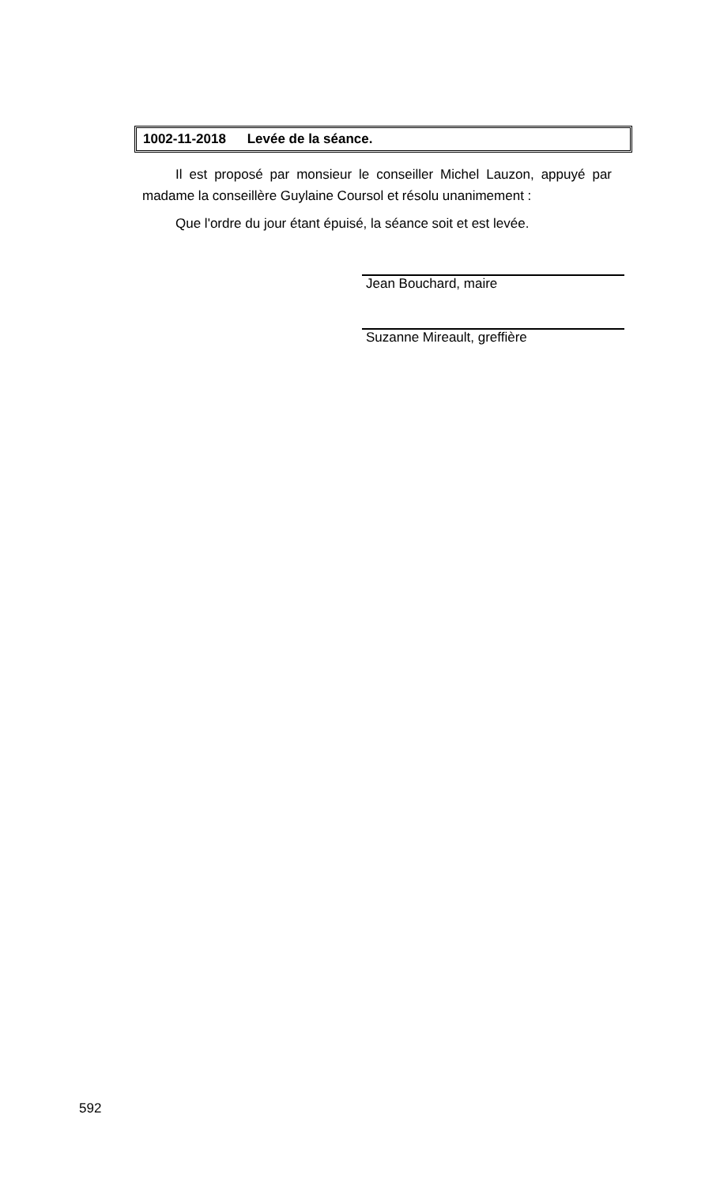1002-11-2018 Levée de la séance.
Il est proposé par monsieur le conseiller Michel Lauzon, appuyé par madame la conseillère Guylaine Coursol et résolu unanimement :
Que l'ordre du jour étant épuisé, la séance soit et est levée.
Jean Bouchard, maire
Suzanne Mireault, greffière
592